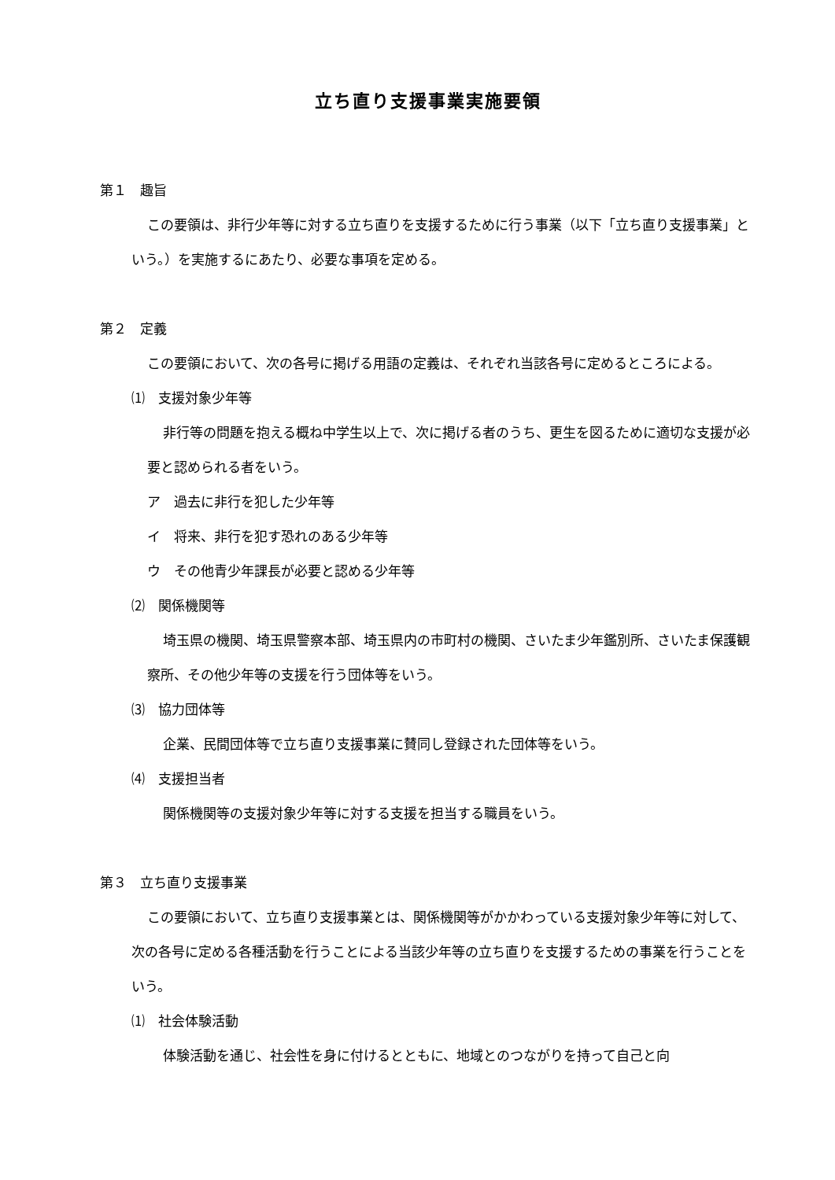立ち直り支援事業実施要領
第１　趣旨
この要領は、非行少年等に対する立ち直りを支援するために行う事業（以下「立ち直り支援事業」という。）を実施するにあたり、必要な事項を定める。
第２　定義
この要領において、次の各号に掲げる用語の定義は、それぞれ当該各号に定めるところによる。
⑴　支援対象少年等
非行等の問題を抱える概ね中学生以上で、次に掲げる者のうち、更生を図るために適切な支援が必要と認められる者をいう。
ア　過去に非行を犯した少年等
イ　将来、非行を犯す恐れのある少年等
ウ　その他青少年課長が必要と認める少年等
⑵　関係機関等
埼玉県の機関、埼玉県警察本部、埼玉県内の市町村の機関、さいたま少年鑑別所、さいたま保護観察所、その他少年等の支援を行う団体等をいう。
⑶　協力団体等
企業、民間団体等で立ち直り支援事業に賛同し登録された団体等をいう。
⑷　支援担当者
関係機関等の支援対象少年等に対する支援を担当する職員をいう。
第３　立ち直り支援事業
この要領において、立ち直り支援事業とは、関係機関等がかかわっている支援対象少年等に対して、次の各号に定める各種活動を行うことによる当該少年等の立ち直りを支援するための事業を行うことをいう。
⑴　社会体験活動
体験活動を通じ、社会性を身に付けるとともに、地域とのつながりを持って自己と向